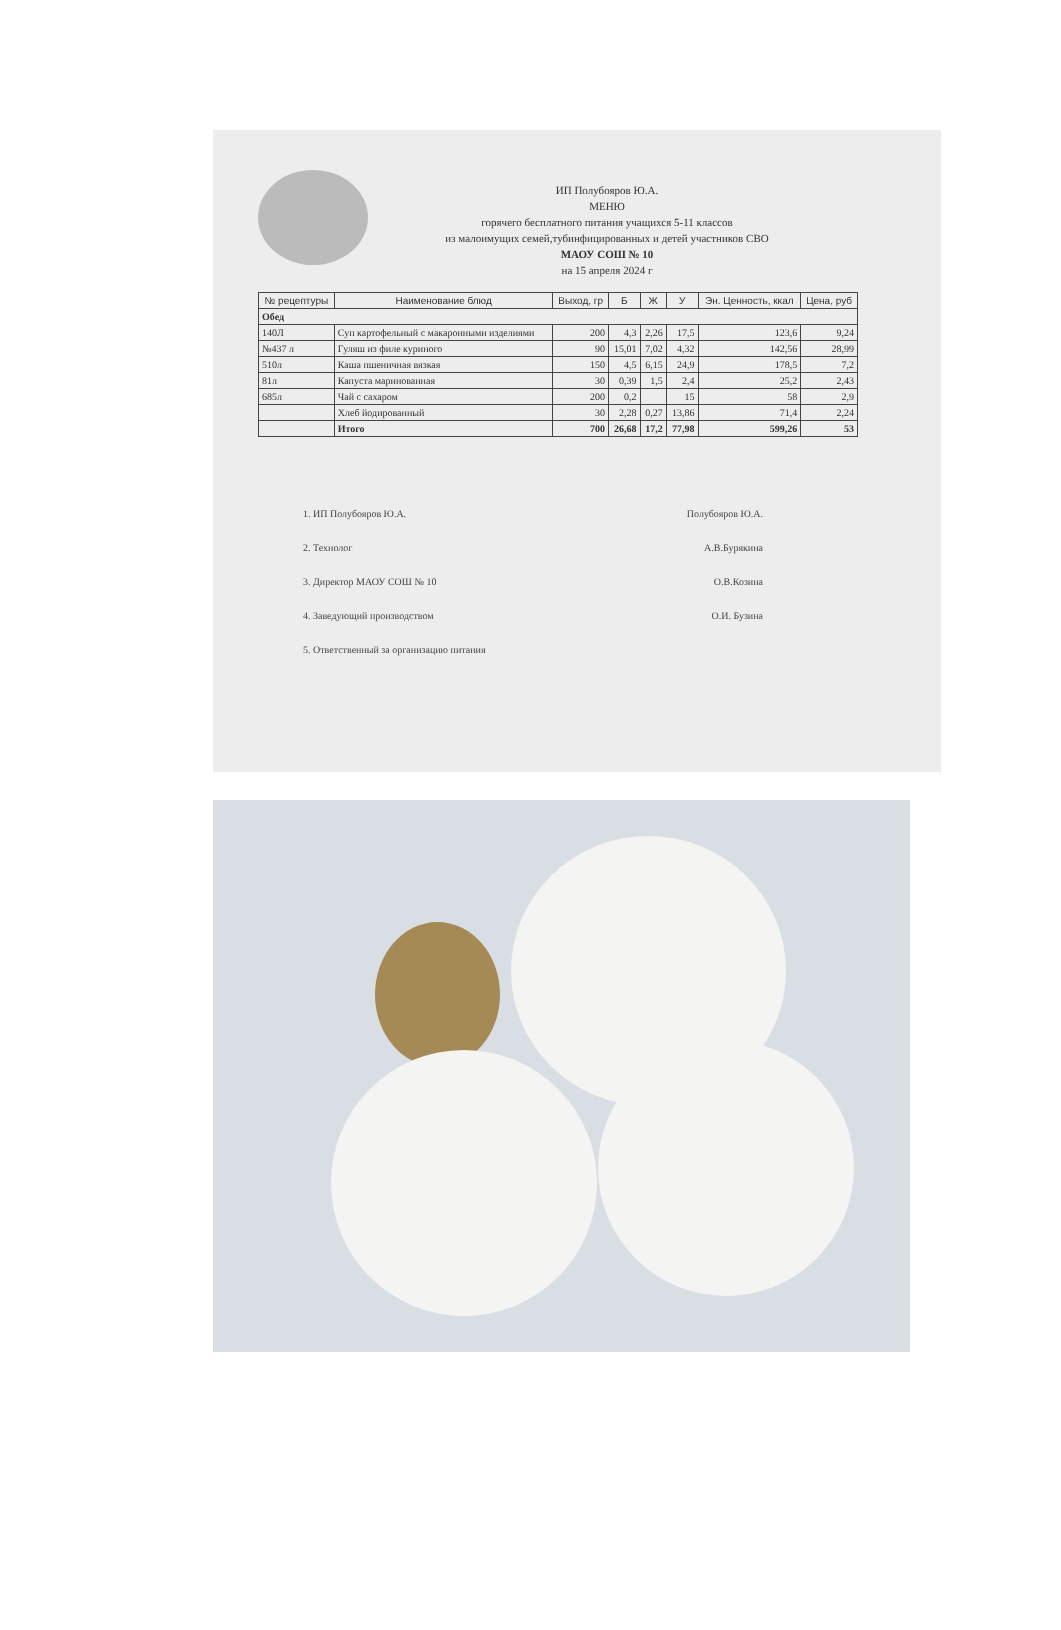ИП Полубояров Ю.А.
МЕНЮ
горячего бесплатного питания учащихся 5-11 классов
из малоимущих семей,тубинфицированных и детей участников СВО
МАОУ СОШ № 10
на 15 апреля 2024 г
| № рецептуры | Наименование блюд | Выход, гр | Б | Ж | У | Эн. Ценность, ккал | Цена, руб |
| --- | --- | --- | --- | --- | --- | --- | --- |
| Обед | | | | | | | |
| 140Л | Суп картофельный с макаронными изделиями | 200 | 4,3 | 2,26 | 17,5 | 123,6 | 9,24 |
| №437 л | Гуляш из филе куриного | 90 | 15,01 | 7,02 | 4,32 | 142,56 | 28,99 |
| 510л | Каша пшеничная вязкая | 150 | 4,5 | 6,15 | 24,9 | 178,5 | 7,2 |
| 81л | Капуста маринованная | 30 | 0,39 | 1,5 | 2,4 | 25,2 | 2,43 |
| 685л | Чай с сахаром | 200 | 0,2 | | 15 | 58 | 2,9 |
| | Хлеб йодированный | 30 | 2,28 | 0,27 | 13,86 | 71,4 | 2,24 |
| | Итого | 700 | 26,68 | 17,2 | 77,98 | 599,26 | 53 |
1. ИП Полубояров Ю.А. Полубояров Ю.А.
2. Технолог А.В.Бурякина
3. Директор МАОУ СОШ № 10 О.В.Козина
4. Заведующий производством О.И. Бузина
5. Ответственный за организацию питания